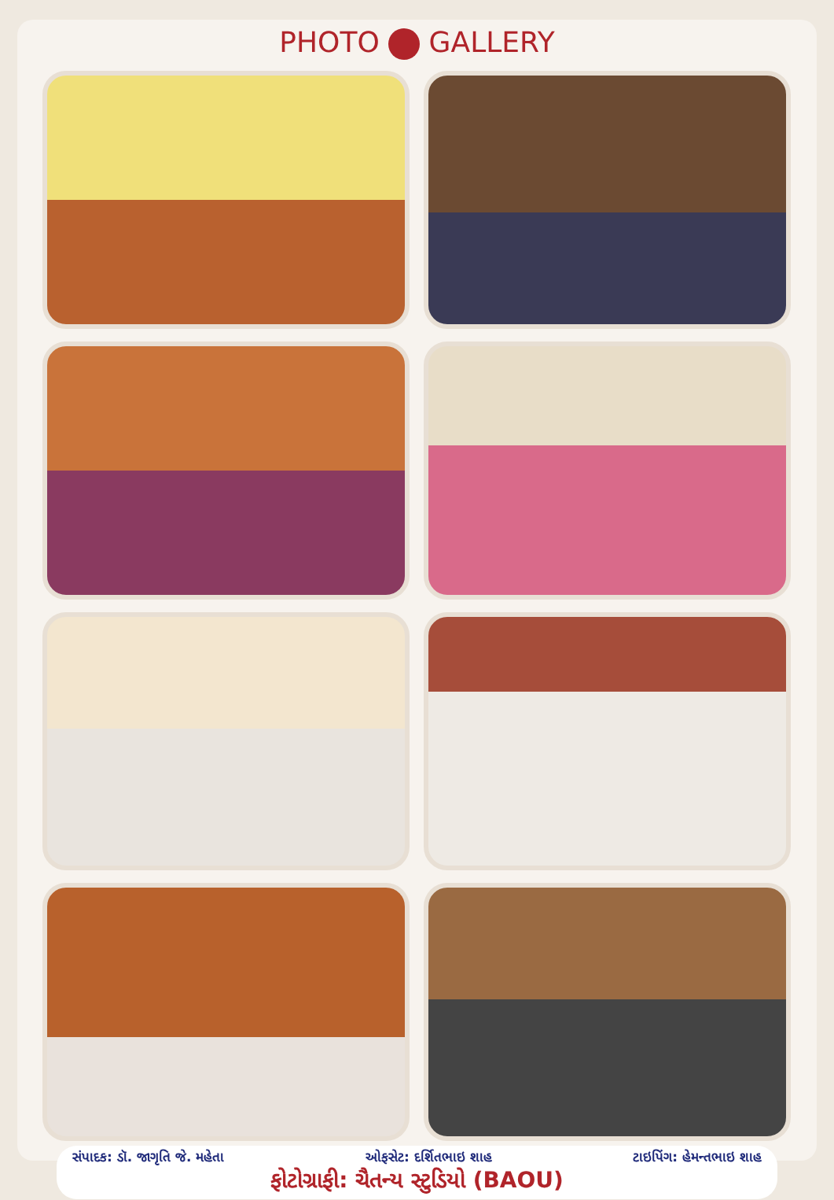PHOTO GALLERY
સંપાદક: ડૉ. જાગૃતિ જે. મહેતા ઓફસેટ: દર્શિતભાઇ શાહ ટાઇપિંગ: હેમન્તભાઇ શાહ
ફોટોગ્રાફી: ચૈતન્ય સ્ટુડિયો (BAOU)